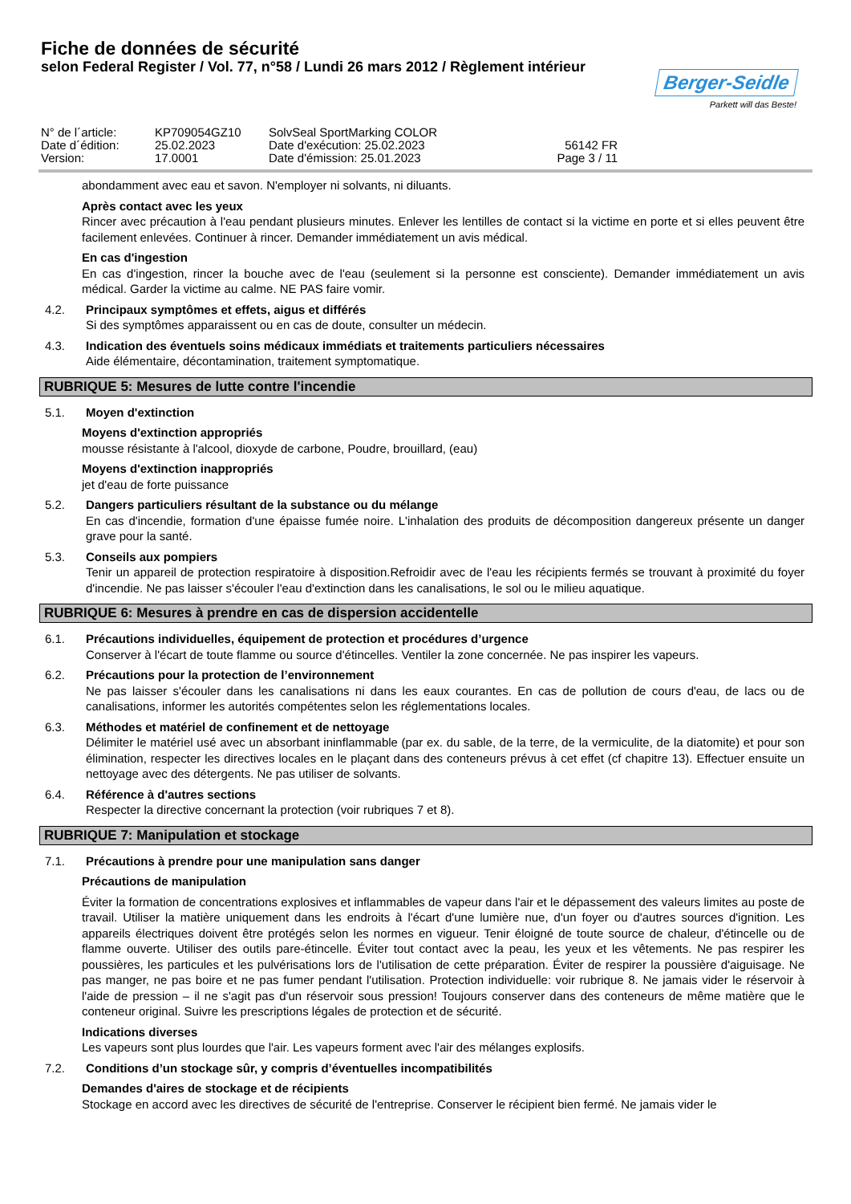Fiche de données de sécurité
selon Federal Register / Vol. 77, n°58 / Lundi 26 mars 2012 / Règlement intérieur
Berger-Seidle
Parkett will das Beste!
N° de l´article:
KP709054GZ10
SolvSeal SportMarking COLOR
Date d´édition:
25.02.2023
Date d'exécution: 25.02.2023
56142 FR
Version:
17.0001
Date d'émission: 25.01.2023
Page 3 / 11
abondamment avec eau et savon. N'employer ni solvants, ni diluants.
Après contact avec les yeux
Rincer avec précaution à l'eau pendant plusieurs minutes. Enlever les lentilles de contact si la victime en porte et si elles peuvent être facilement enlevées. Continuer à rincer. Demander immédiatement un avis médical.
En cas d'ingestion
En cas d'ingestion, rincer la bouche avec de l'eau (seulement si la personne est consciente). Demander immédiatement un avis médical. Garder la victime au calme. NE PAS faire vomir.
4.2. Principaux symptômes et effets, aigus et différés
Si des symptômes apparaissent ou en cas de doute, consulter un médecin.
4.3. Indication des éventuels soins médicaux immédiats et traitements particuliers nécessaires
Aide élémentaire, décontamination, traitement symptomatique.
RUBRIQUE 5: Mesures de lutte contre l'incendie
5.1. Moyen d'extinction
Moyens d'extinction appropriés
mousse résistante à l'alcool, dioxyde de carbone, Poudre, brouillard, (eau)
Moyens d'extinction inappropriés
jet d'eau de forte puissance
5.2. Dangers particuliers résultant de la substance ou du mélange
En cas d'incendie, formation d'une épaisse fumée noire. L'inhalation des produits de décomposition dangereux présente un danger grave pour la santé.
5.3. Conseils aux pompiers
Tenir un appareil de protection respiratoire à disposition.Refroidir avec de l'eau les récipients fermés se trouvant à proximité du foyer d'incendie. Ne pas laisser s'écouler l'eau d'extinction dans les canalisations, le sol ou le milieu aquatique.
RUBRIQUE 6: Mesures à prendre en cas de dispersion accidentelle
6.1. Précautions individuelles, équipement de protection et procédures d’urgence
Conserver à l'écart de toute flamme ou source d'étincelles. Ventiler la zone concernée. Ne pas inspirer les vapeurs.
6.2. Précautions pour la protection de l’environnement
Ne pas laisser s'écouler dans les canalisations ni dans les eaux courantes. En cas de pollution de cours d'eau, de lacs ou de canalisations, informer les autorités compétentes selon les réglementations locales.
6.3. Méthodes et matériel de confinement et de nettoyage
Délimiter le matériel usé avec un absorbant ininflammable (par ex. du sable, de la terre, de la vermiculite, de la diatomite) et pour son élimination, respecter les directives locales en le plaçant dans des conteneurs prévus à cet effet (cf chapitre 13). Effectuer ensuite un nettoyage avec des détergents. Ne pas utiliser de solvants.
6.4. Référence à d'autres sections
Respecter la directive concernant la protection (voir rubriques 7 et 8).
RUBRIQUE 7: Manipulation et stockage
7.1. Précautions à prendre pour une manipulation sans danger
Précautions de manipulation
Éviter la formation de concentrations explosives et inflammables de vapeur dans l'air et le dépassement des valeurs limites au poste de travail. Utiliser la matière uniquement dans les endroits à l'écart d'une lumière nue, d'un foyer ou d'autres sources d'ignition. Les appareils électriques doivent être protégés selon les normes en vigueur. Tenir éloigné de toute source de chaleur, d'étincelle ou de flamme ouverte. Utiliser des outils pare-étincelle. Éviter tout contact avec la peau, les yeux et les vêtements. Ne pas respirer les poussières, les particules et les pulvérisations lors de l'utilisation de cette préparation. Éviter de respirer la poussière d'aiguisage. Ne pas manger, ne pas boire et ne pas fumer pendant l'utilisation. Protection individuelle: voir rubrique 8. Ne jamais vider le réservoir à l'aide de pression – il ne s'agit pas d'un réservoir sous pression! Toujours conserver dans des conteneurs de même matière que le conteneur original. Suivre les prescriptions légales de protection et de sécurité.
Indications diverses
Les vapeurs sont plus lourdes que l'air. Les vapeurs forment avec l'air des mélanges explosifs.
7.2. Conditions d’un stockage sûr, y compris d’éventuelles incompatibilités
Demandes d'aires de stockage et de récipients
Stockage en accord avec les directives de sécurité de l'entreprise. Conserver le récipient bien fermé. Ne jamais vider le